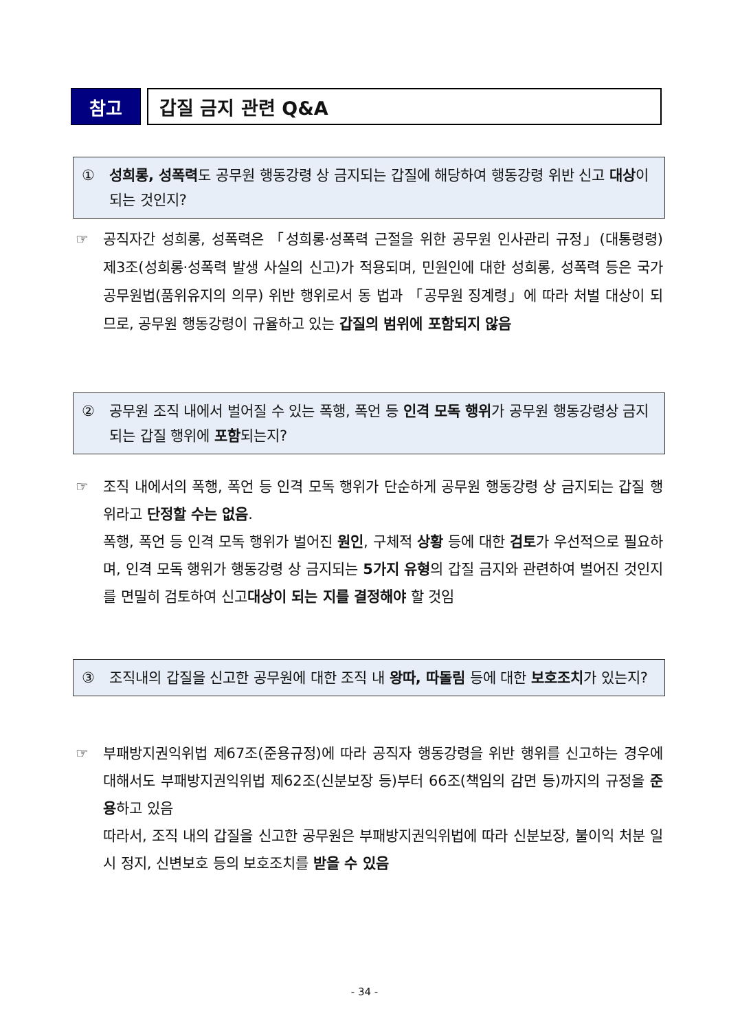참고 갑질 금지 관련 Q&A
① 성희롱, 성폭력도 공무원 행동강령 상 금지되는 갑질에 해당하여 행동강령 위반 신고 대상이 되는 것인지?
☞ 공직자간 성희롱, 성폭력은 「성희롱·성폭력 근절을 위한 공무원 인사관리 규정」(대통령령) 제3조(성희롱·성폭력 발생 사실의 신고)가 적용되며, 민원인에 대한 성희롱, 성폭력 등은 국가공무원법(품위유지의 의무) 위반 행위로서 동 법과 「공무원 징계령」에 따라 처벌 대상이 되므로, 공무원 행동강령이 규율하고 있는 갑질의 범위에 포함되지 않음
② 공무원 조직 내에서 벌어질 수 있는 폭행, 폭언 등 인격 모독 행위가 공무원 행동강령상 금지되는 갑질 행위에 포함되는지?
☞ 조직 내에서의 폭행, 폭언 등 인격 모독 행위가 단순하게 공무원 행동강령 상 금지되는 갑질 행위라고 단정할 수는 없음.
폭행, 폭언 등 인격 모독 행위가 벌어진 원인, 구체적 상황 등에 대한 검토가 우선적으로 필요하며, 인격 모독 행위가 행동강령 상 금지되는 5가지 유형의 갑질 금지와 관련하여 벌어진 것인지를 면밀히 검토하여 신고대상이 되는 지를 결정해야 할 것임
③ 조직내의 갑질을 신고한 공무원에 대한 조직 내 왕따, 따돌림 등에 대한 보호조치가 있는지?
☞ 부패방지권익위법 제67조(준용규정)에 따라 공직자 행동강령을 위반 행위를 신고하는 경우에 대해서도 부패방지권익위법 제62조(신분보장 등)부터 66조(책임의 감면 등)까지의 규정을 준용하고 있음
따라서, 조직 내의 갑질을 신고한 공무원은 부패방지권익위법에 따라 신분보장, 불이익 처분 일시 정지, 신변보호 등의 보호조치를 받을 수 있음
- 34 -